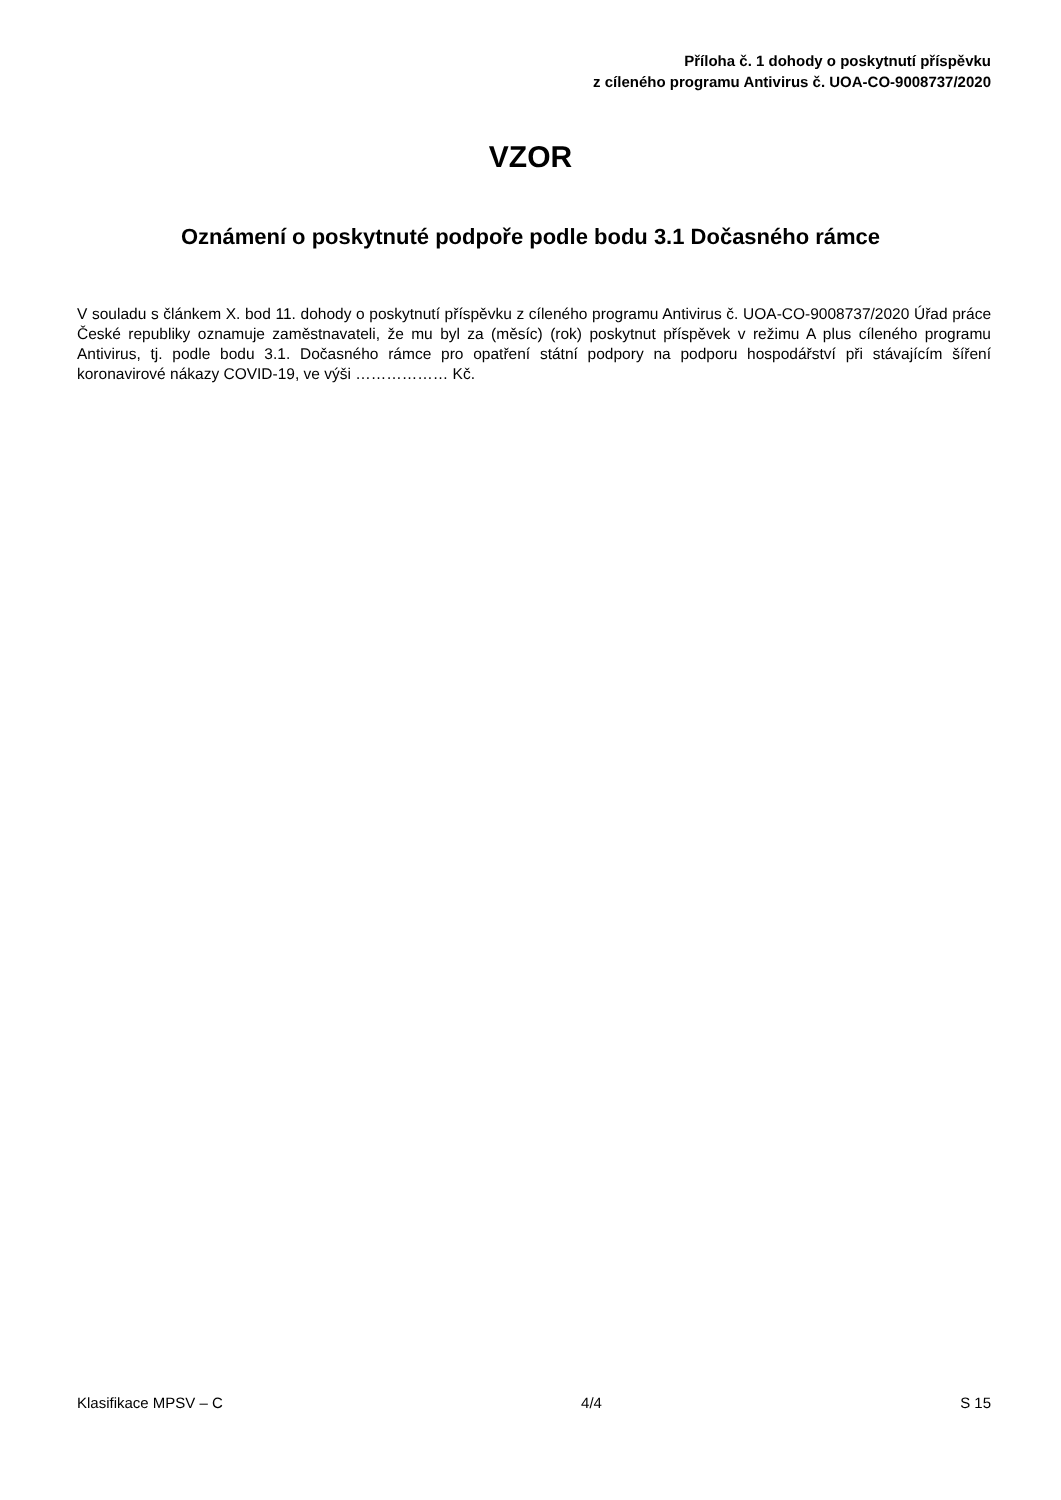Příloha č. 1 dohody o poskytnutí příspěvku
z cíleného programu Antivirus č. UOA-CO-9008737/2020
VZOR
Oznámení o poskytnuté podpoře podle bodu 3.1 Dočasného rámce
V souladu s článkem X. bod 11. dohody o poskytnutí příspěvku z cíleného programu Antivirus č. UOA-CO-9008737/2020 Úřad práce České republiky oznamuje zaměstnavateli, že mu byl za (měsíc) (rok) poskytnut příspěvek v režimu A plus cíleného programu Antivirus, tj. podle bodu 3.1. Dočasného rámce pro opatření státní podpory na podporu hospodářství při stávajícím šíření koronavirové nákazy COVID-19, ve výši ……………… Kč.
Klasifikace MPSV – C 4/4 S 15